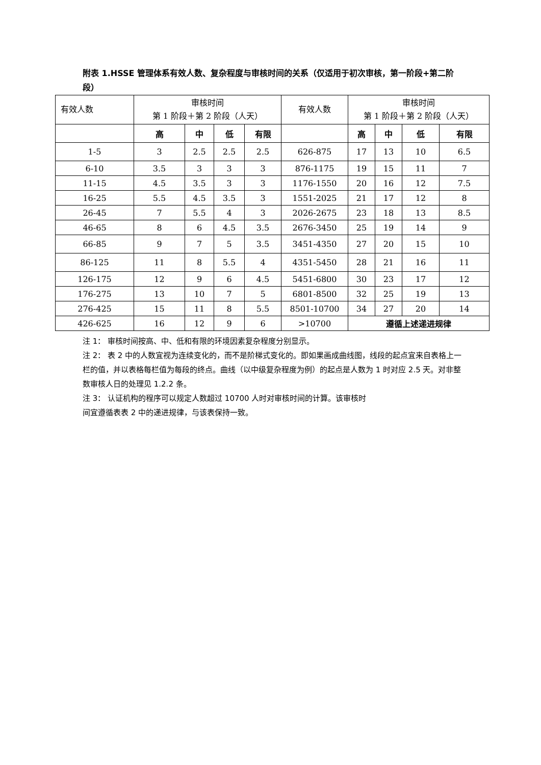附表 1.HSSE 管理体系有效人数、复杂程度与审核时间的关系（仅适用于初次审核，第一阶段+第二阶段）
| 有效人数 | 审核时间 第 1 阶段＋第 2 阶段（人天） | | | | 有效人数 | 审核时间 第 1 阶段＋第 2 阶段（人天） | | | |
| | 高 | 中 | 低 | 有限 | | 高 | 中 | 低 | 有限 |
| 1-5 | 3 | 2.5 | 2.5 | 2.5 | 626-875 | 17 | 13 | 10 | 6.5 |
| 6-10 | 3.5 | 3 | 3 | 3 | 876-1175 | 19 | 15 | 11 | 7 |
| 11-15 | 4.5 | 3.5 | 3 | 3 | 1176-1550 | 20 | 16 | 12 | 7.5 |
| 16-25 | 5.5 | 4.5 | 3.5 | 3 | 1551-2025 | 21 | 17 | 12 | 8 |
| 26-45 | 7 | 5.5 | 4 | 3 | 2026-2675 | 23 | 18 | 13 | 8.5 |
| 46-65 | 8 | 6 | 4.5 | 3.5 | 2676-3450 | 25 | 19 | 14 | 9 |
| 66-85 | 9 | 7 | 5 | 3.5 | 3451-4350 | 27 | 20 | 15 | 10 |
| 86-125 | 11 | 8 | 5.5 | 4 | 4351-5450 | 28 | 21 | 16 | 11 |
| 126-175 | 12 | 9 | 6 | 4.5 | 5451-6800 | 30 | 23 | 17 | 12 |
| 176-275 | 13 | 10 | 7 | 5 | 6801-8500 | 32 | 25 | 19 | 13 |
| 276-425 | 15 | 11 | 8 | 5.5 | 8501-10700 | 34 | 27 | 20 | 14 |
| 426-625 | 16 | 12 | 9 | 6 | >10700 | 遵循上述递进规律 | | | |
注 1： 审核时间按高、中、低和有限的环境因素复杂程度分别显示。
注 2： 表 2 中的人数宜视为连续变化的，而不是阶梯式变化的。即如果画成曲线图，线段的起点宜来自表格上一栏的值，并以表格每栏值为每段的终点。曲线（以中级复杂程度为例）的起点是人数为 1 时对应 2.5 天。对非整数审核人日的处理见 1.2.2 条。
注 3： 认证机构的程序可以规定人数超过 10700 人时对审核时间的计算。该审核时
间宜遵循表表 2 中的递进规律，与该表保持一致。